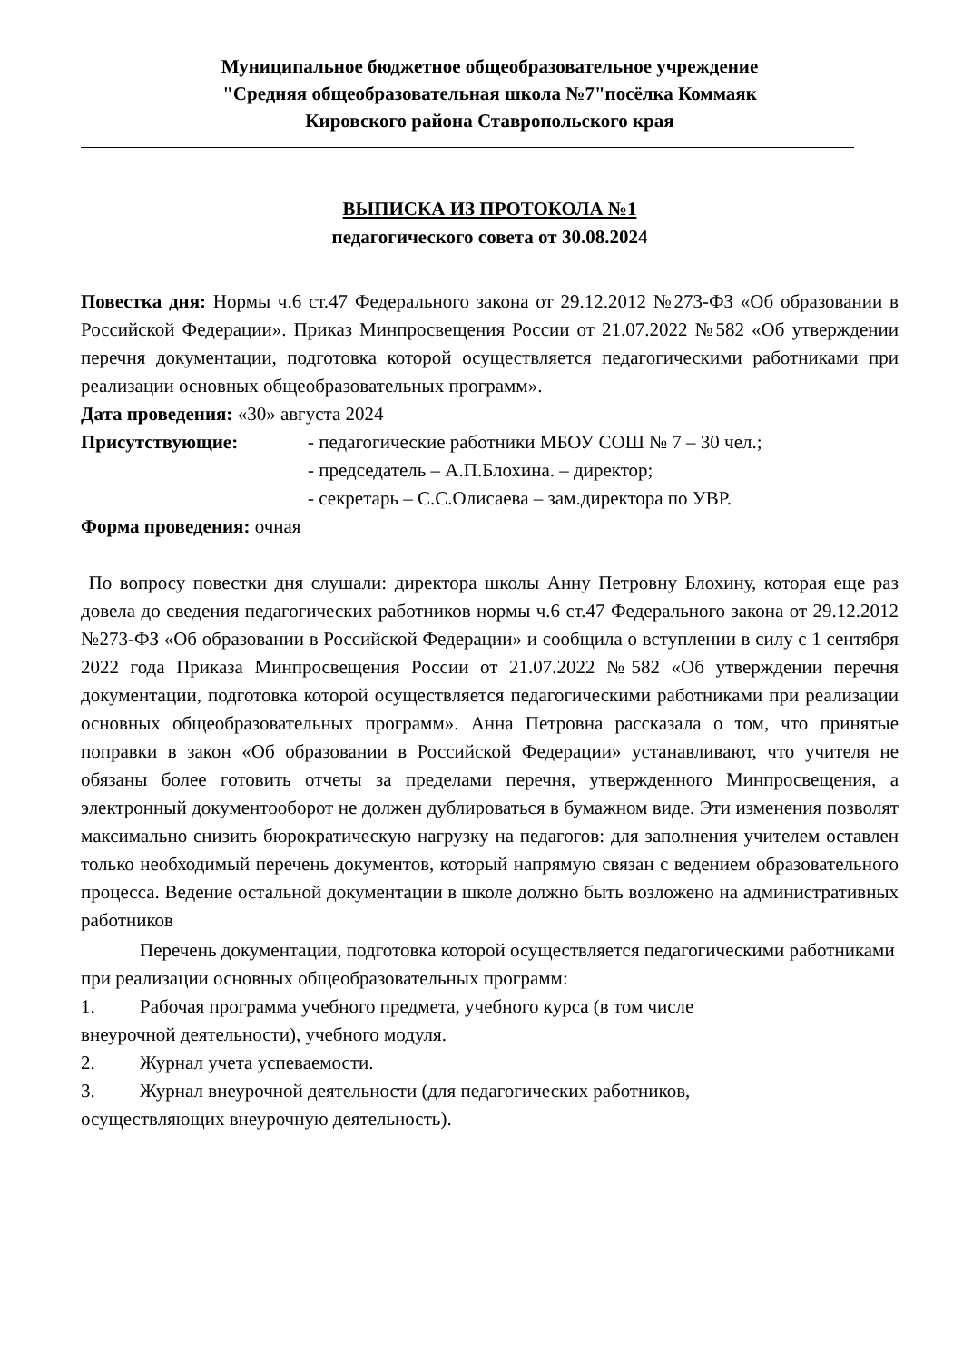Муниципальное бюджетное общеобразовательное учреждение
"Средняя общеобразовательная школа №7"посёлка Коммаяк
Кировского района Ставропольского края
ВЫПИСКА ИЗ ПРОТОКОЛА №1
педагогического совета от 30.08.2024
Повестка дня: Нормы ч.6 ст.47 Федерального закона от 29.12.2012 №273-ФЗ «Об образовании в Российской Федерации». Приказ Минпросвещения России от 21.07.2022 №582 «Об утверждении перечня документации, подготовка которой осуществляется педагогическими работниками при реализации основных общеобразовательных программ».
Дата проведения: «30» августа 2024
Присутствующие: - педагогические работники МБОУ СОШ № 7 – 30 чел.;
- председатель – А.П.Блохина. – директор;
- секретарь – С.С.Олисаева – зам.директора по УВР.
Форма проведения: очная
По вопросу повестки дня слушали: директора школы Анну Петровну Блохину, которая еще раз довела до сведения педагогических работников нормы ч.6 ст.47 Федерального закона от 29.12.2012 №273-ФЗ «Об образовании в Российской Федерации» и сообщила о вступлении в силу с 1 сентября 2022 года Приказа Минпросвещения России от 21.07.2022 №582 «Об утверждении перечня документации, подготовка которой осуществляется педагогическими работниками при реализации основных общеобразовательных программ». Анна Петровна рассказала о том, что принятые поправки в закон «Об образовании в Российской Федерации» устанавливают, что учителя не обязаны более готовить отчеты за пределами перечня, утвержденного Минпросвещения, а электронный документооборот не должен дублироваться в бумажном виде. Эти изменения позволят максимально снизить бюрократическую нагрузку на педагогов: для заполнения учителем оставлен только необходимый перечень документов, который напрямую связан с ведением образовательного процесса. Ведение остальной документации в школе должно быть возложено на административных работников
Перечень документации, подготовка которой осуществляется педагогическими работниками при реализации основных общеобразовательных программ:
1. Рабочая программа учебного предмета, учебного курса (в том числе
внеурочной деятельности), учебного модуля.
2. Журнал учета успеваемости.
3. Журнал внеурочной деятельности (для педагогических работников,
осуществляющих внеурочную деятельность).